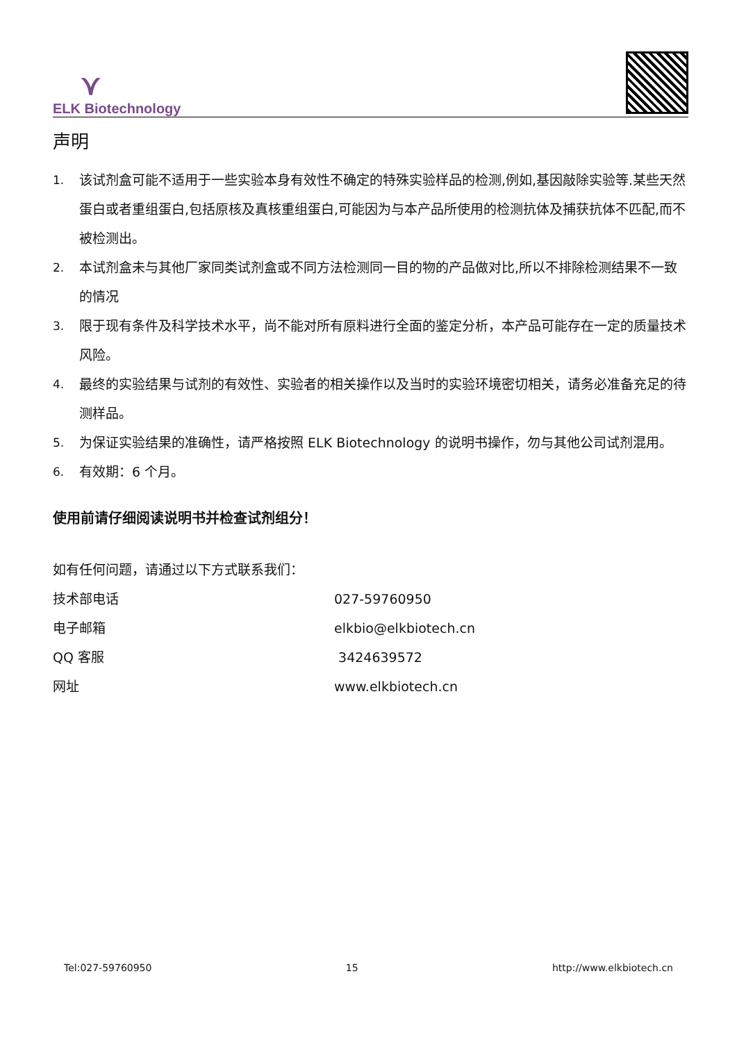⋎
ELK Biotechnology
声明
1. 该试剂盒可能不适用于一些实验本身有效性不确定的特殊实验样品的检测,例如,基因敲除实验等.某些天然蛋白或者重组蛋白,包括原核及真核重组蛋白,可能因为与本产品所使用的检测抗体及捕获抗体不匹配,而不被检测出。
2. 本试剂盒未与其他厂家同类试剂盒或不同方法检测同一目的物的产品做对比,所以不排除检测结果不一致的情况
3. 限于现有条件及科学技术水平，尚不能对所有原料进行全面的鉴定分析，本产品可能存在一定的质量技术风险。
4. 最终的实验结果与试剂的有效性、实验者的相关操作以及当时的实验环境密切相关，请务必准备充足的待测样品。
5. 为保证实验结果的准确性，请严格按照 ELK Biotechnology 的说明书操作，勿与其他公司试剂混用。
6. 有效期：6 个月。
使用前请仔细阅读说明书并检查试剂组分！
如有任何问题，请通过以下方式联系我们：
技术部电话 027-59760950
电子邮箱 elkbio@elkbiotech.cn
QQ 客服 3424639572
网址 www.elkbiotech.cn
Tel:027-59760950 15 http://www.elkbiotech.cn